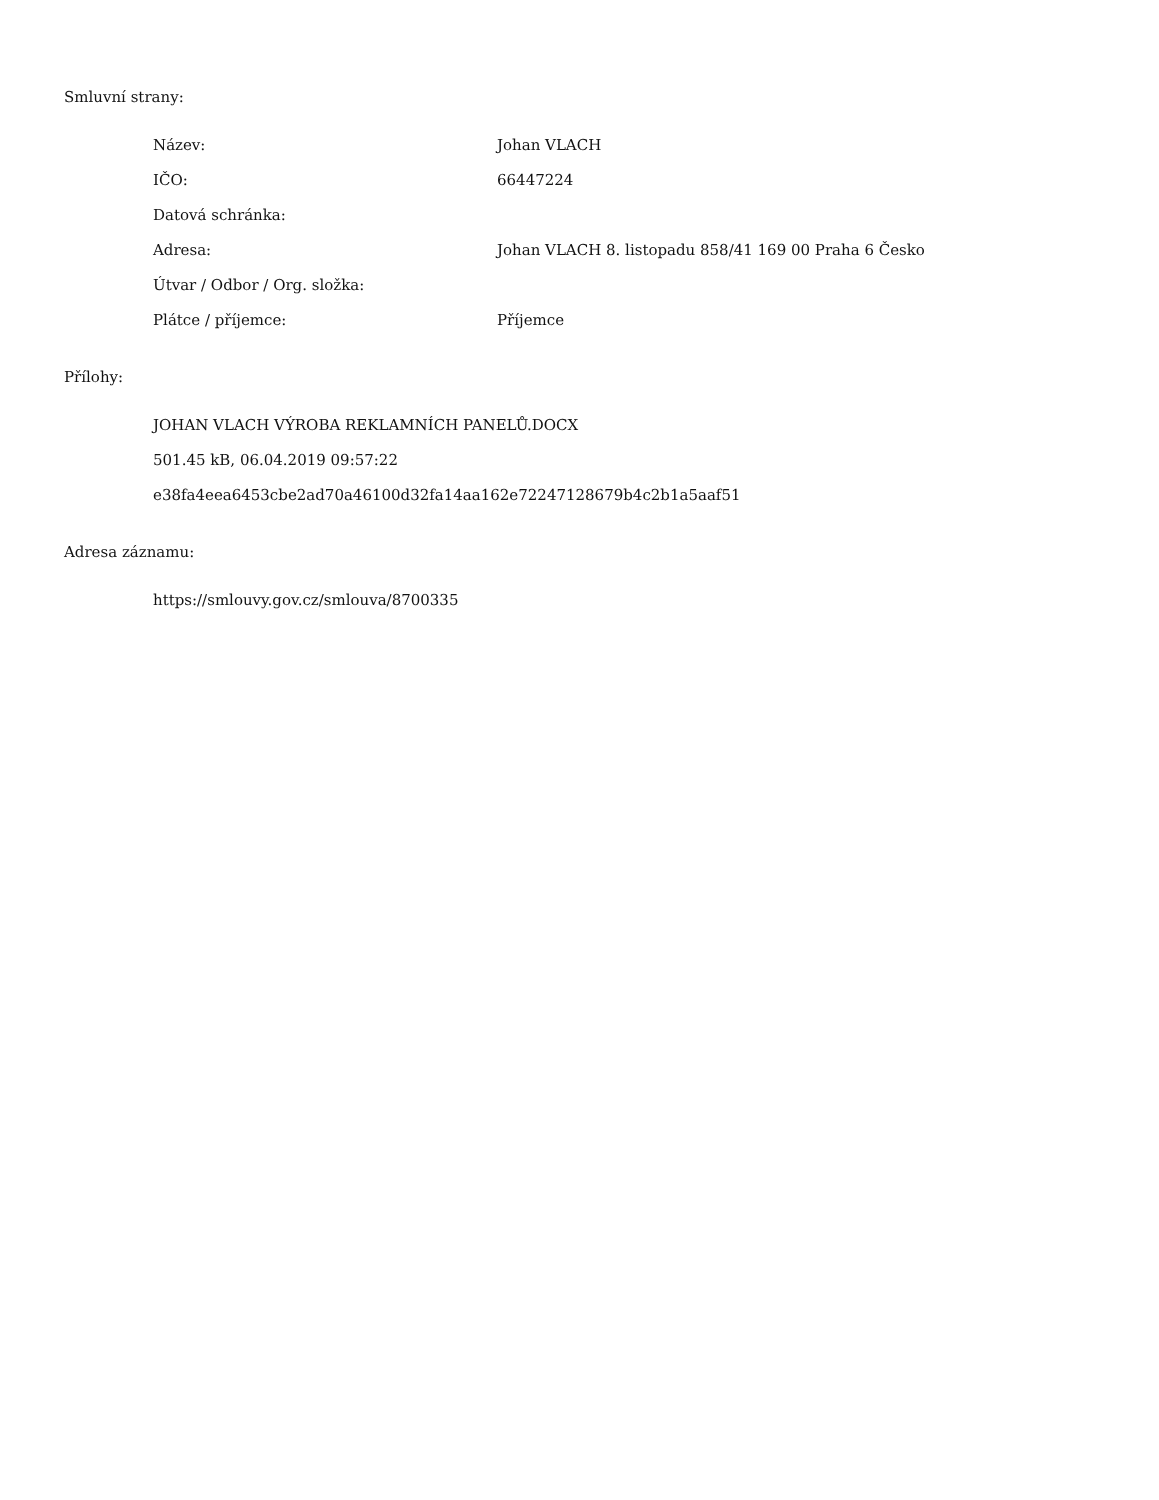Smluvní strany:
| Název: | Johan VLACH |
| IČO: | 66447224 |
| Datová schránka: | |
| Adresa: | Johan VLACH 8. listopadu 858/41 169 00 Praha 6 Česko |
| Útvar / Odbor / Org. složka: | |
| Plátce / příjemce: | Příjemce |
Přílohy:
JOHAN VLACH VÝROBA REKLAMNÍCH PANELŮ.DOCX
501.45 kB, 06.04.2019 09:57:22
e38fa4eea6453cbe2ad70a46100d32fa14aa162e72247128679b4c2b1a5aaf51
Adresa záznamu:
https://smlouvy.gov.cz/smlouva/8700335